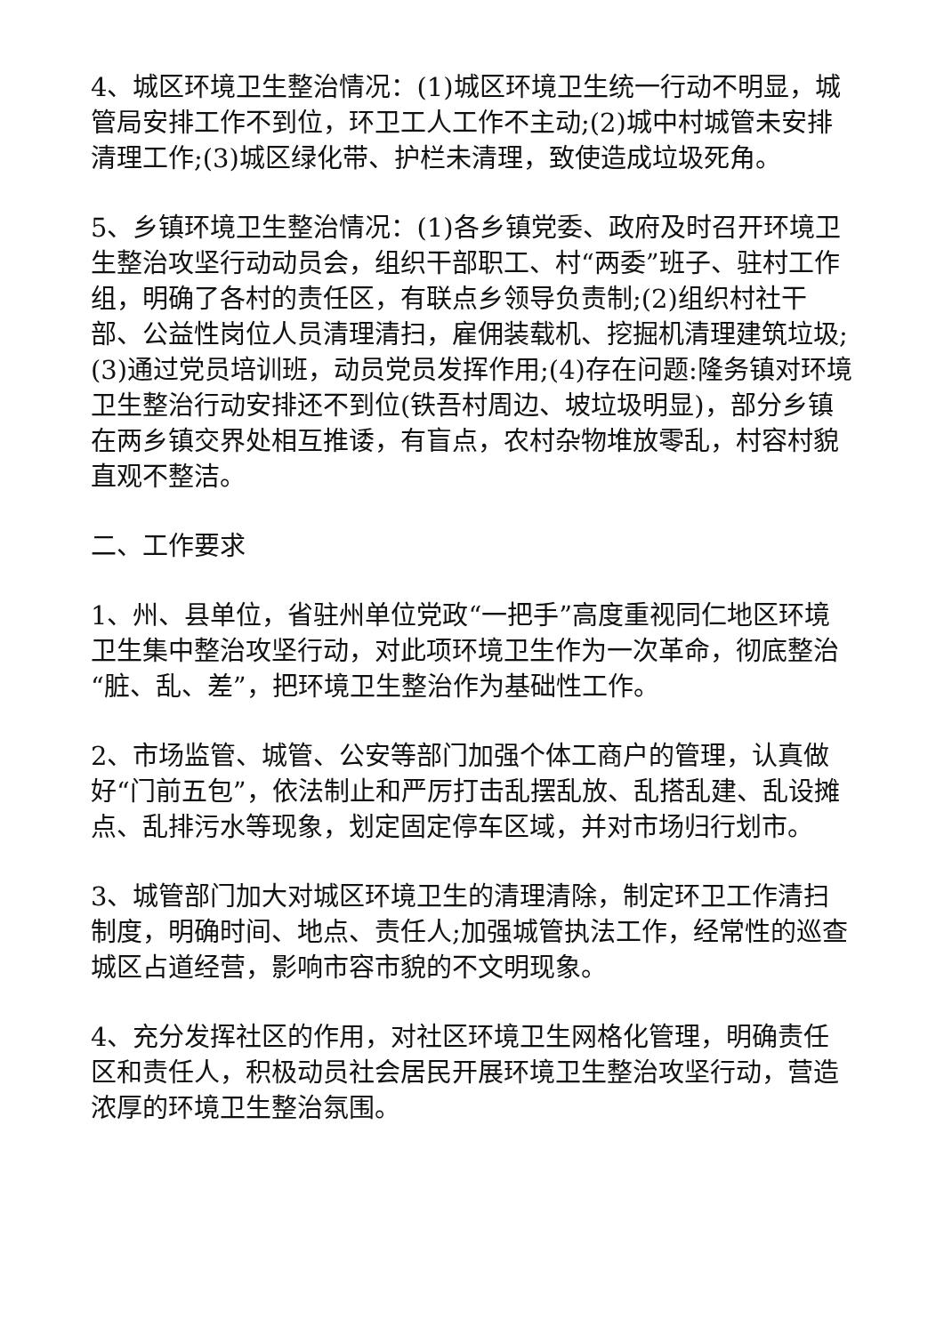4、城区环境卫生整治情况：(1)城区环境卫生统一行动不明显，城管局安排工作不到位，环卫工人工作不主动;(2)城中村城管未安排清理工作;(3)城区绿化带、护栏未清理，致使造成垃圾死角。
5、乡镇环境卫生整治情况：(1)各乡镇党委、政府及时召开环境卫生整治攻坚行动动员会，组织干部职工、村“两委”班子、驻村工作组，明确了各村的责任区，有联点乡领导负责制;(2)组织村社干部、公益性岗位人员清理清扫，雇佣装载机、挖掘机清理建筑垃圾;(3)通过党员培训班，动员党员发挥作用;(4)存在问题:隆务镇对环境卫生整治行动安排还不到位(铁吾村周边、坡垃圾明显)，部分乡镇在两乡镇交界处相互推诿，有盲点，农村杂物堆放零乱，村容村貌直观不整洁。
二、工作要求
1、州、县单位，省驻州单位党政“一把手”高度重视同仁地区环境卫生集中整治攻坚行动，对此项环境卫生作为一次革命，彻底整治“脏、乱、差”，把环境卫生整治作为基础性工作。
2、市场监管、城管、公安等部门加强个体工商户的管理，认真做好“门前五包”，依法制止和严厉打击乱摆乱放、乱搭乱建、乱设摊点、乱排污水等现象，划定固定停车区域，并对市场归行划市。
3、城管部门加大对城区环境卫生的清理清除，制定环卫工作清扫制度，明确时间、地点、责任人;加强城管执法工作，经常性的巡查城区占道经营，影响市容市貌的不文明现象。
4、充分发挥社区的作用，对社区环境卫生网格化管理，明确责任区和责任人，积极动员社会居民开展环境卫生整治攻坚行动，营造浓厚的环境卫生整治氛围。